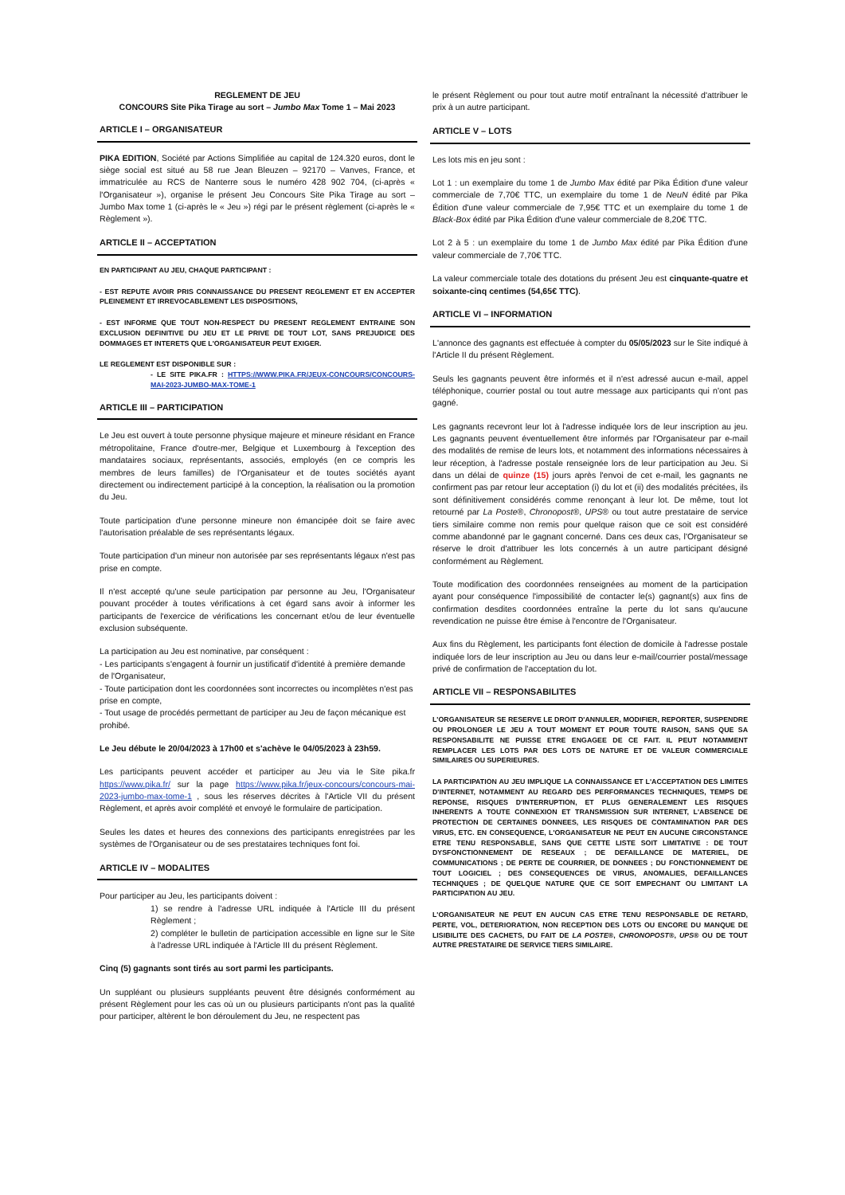REGLEMENT DE JEU
CONCOURS Site Pika Tirage au sort – Jumbo Max Tome 1 – Mai 2023
ARTICLE I – ORGANISATEUR
PIKA EDITION, Société par Actions Simplifiée au capital de 124.320 euros, dont le siège social est situé au 58 rue Jean Bleuzen – 92170 – Vanves, France, et immatriculée au RCS de Nanterre sous le numéro 428 902 704, (ci-après « l'Organisateur »), organise le présent Jeu Concours Site Pika Tirage au sort – Jumbo Max tome 1 (ci-après le « Jeu ») régi par le présent règlement (ci-après le « Règlement »).
ARTICLE II – ACCEPTATION
EN PARTICIPANT AU JEU, CHAQUE PARTICIPANT :
- EST REPUTE AVOIR PRIS CONNAISSANCE DU PRESENT REGLEMENT ET EN ACCEPTER PLEINEMENT ET IRREVOCABLEMENT LES DISPOSITIONS,
- EST INFORME QUE TOUT NON-RESPECT DU PRESENT REGLEMENT ENTRAINE SON EXCLUSION DEFINITIVE DU JEU ET LE PRIVE DE TOUT LOT, SANS PREJUDICE DES DOMMAGES ET INTERETS QUE L'ORGANISATEUR PEUT EXIGER.
LE REGLEMENT EST DISPONIBLE SUR :
- LE SITE PIKA.FR : HTTPS://WWW.PIKA.FR/JEUX-CONCOURS/CONCOURS-MAI-2023-JUMBO-MAX-TOME-1
ARTICLE III – PARTICIPATION
Le Jeu est ouvert à toute personne physique majeure et mineure résidant en France métropolitaine, France d'outre-mer, Belgique et Luxembourg à l'exception des mandataires sociaux, représentants, associés, employés (en ce compris les membres de leurs familles) de l'Organisateur et de toutes sociétés ayant directement ou indirectement participé à la conception, la réalisation ou la promotion du Jeu.
Toute participation d'une personne mineure non émancipée doit se faire avec l'autorisation préalable de ses représentants légaux.
Toute participation d'un mineur non autorisée par ses représentants légaux n'est pas prise en compte.
Il n'est accepté qu'une seule participation par personne au Jeu, l'Organisateur pouvant procéder à toutes vérifications à cet égard sans avoir à informer les participants de l'exercice de vérifications les concernant et/ou de leur éventuelle exclusion subséquente.
La participation au Jeu est nominative, par conséquent :
- Les participants s'engagent à fournir un justificatif d'identité à première demande de l'Organisateur,
- Toute participation dont les coordonnées sont incorrectes ou incomplètes n'est pas prise en compte,
- Tout usage de procédés permettant de participer au Jeu de façon mécanique est prohibé.
Le Jeu débute le 20/04/2023 à 17h00 et s'achève le 04/05/2023 à 23h59.
Les participants peuvent accéder et participer au Jeu via le Site pika.fr https://www.pika.fr/ sur la page https://www.pika.fr/jeux-concours/concours-mai-2023-jumbo-max-tome-1 , sous les réserves décrites à l'Article VII du présent Règlement, et après avoir complété et envoyé le formulaire de participation.
Seules les dates et heures des connexions des participants enregistrées par les systèmes de l'Organisateur ou de ses prestataires techniques font foi.
ARTICLE IV – MODALITES
Pour participer au Jeu, les participants doivent :
1) se rendre à l'adresse URL indiquée à l'Article III du présent Règlement ;
2) compléter le bulletin de participation accessible en ligne sur le Site à l'adresse URL indiquée à l'Article III du présent Règlement.
Cinq (5) gagnants sont tirés au sort parmi les participants.
Un suppléant ou plusieurs suppléants peuvent être désignés conformément au présent Règlement pour les cas où un ou plusieurs participants n'ont pas la qualité pour participer, altèrent le bon déroulement du Jeu, ne respectent pas
le présent Règlement ou pour tout autre motif entraînant la nécessité d'attribuer le prix à un autre participant.
ARTICLE V – LOTS
Les lots mis en jeu sont :
Lot 1 : un exemplaire du tome 1 de Jumbo Max édité par Pika Édition d'une valeur commerciale de 7,70€ TTC, un exemplaire du tome 1 de NeuN édité par Pika Édition d'une valeur commerciale de 7,95€ TTC et un exemplaire du tome 1 de Black-Box édité par Pika Édition d'une valeur commerciale de 8,20€ TTC.
Lot 2 à 5 : un exemplaire du tome 1 de Jumbo Max édité par Pika Édition d'une valeur commerciale de 7,70€ TTC.
La valeur commerciale totale des dotations du présent Jeu est cinquante-quatre et soixante-cinq centimes (54,65€ TTC).
ARTICLE VI – INFORMATION
L'annonce des gagnants est effectuée à compter du 05/05/2023 sur le Site indiqué à l'Article II du présent Règlement.
Seuls les gagnants peuvent être informés et il n'est adressé aucun e-mail, appel téléphonique, courrier postal ou tout autre message aux participants qui n'ont pas gagné.
Les gagnants recevront leur lot à l'adresse indiquée lors de leur inscription au jeu. Les gagnants peuvent éventuellement être informés par l'Organisateur par e-mail des modalités de remise de leurs lots, et notamment des informations nécessaires à leur réception, à l'adresse postale renseignée lors de leur participation au Jeu. Si dans un délai de quinze (15) jours après l'envoi de cet e-mail, les gagnants ne confirment pas par retour leur acceptation (i) du lot et (ii) des modalités précitées, ils sont définitivement considérés comme renonçant à leur lot. De même, tout lot retourné par La Poste®, Chronopost®, UPS® ou tout autre prestataire de service tiers similaire comme non remis pour quelque raison que ce soit est considéré comme abandonné par le gagnant concerné. Dans ces deux cas, l'Organisateur se réserve le droit d'attribuer les lots concernés à un autre participant désigné conformément au Règlement.
Toute modification des coordonnées renseignées au moment de la participation ayant pour conséquence l'impossibilité de contacter le(s) gagnant(s) aux fins de confirmation desdites coordonnées entraîne la perte du lot sans qu'aucune revendication ne puisse être émise à l'encontre de l'Organisateur.
Aux fins du Règlement, les participants font élection de domicile à l'adresse postale indiquée lors de leur inscription au Jeu ou dans leur e-mail/courrier postal/message privé de confirmation de l'acceptation du lot.
ARTICLE VII – RESPONSABILITES
L'ORGANISATEUR SE RESERVE LE DROIT D'ANNULER, MODIFIER, REPORTER, SUSPENDRE OU PROLONGER LE JEU A TOUT MOMENT ET POUR TOUTE RAISON, SANS QUE SA RESPONSABILITE NE PUISSE ETRE ENGAGEE DE CE FAIT. IL PEUT NOTAMMENT REMPLACER LES LOTS PAR DES LOTS DE NATURE ET DE VALEUR COMMERCIALE SIMILAIRES OU SUPERIEURES.
LA PARTICIPATION AU JEU IMPLIQUE LA CONNAISSANCE ET L'ACCEPTATION DES LIMITES D'INTERNET, NOTAMMENT AU REGARD DES PERFORMANCES TECHNIQUES, TEMPS DE REPONSE, RISQUES D'INTERRUPTION, ET PLUS GENERALEMENT LES RISQUES INHERENTS A TOUTE CONNEXION ET TRANSMISSION SUR INTERNET, L'ABSENCE DE PROTECTION DE CERTAINES DONNEES, LES RISQUES DE CONTAMINATION PAR DES VIRUS, ETC. EN CONSEQUENCE, L'ORGANISATEUR NE PEUT EN AUCUNE CIRCONSTANCE ETRE TENU RESPONSABLE, SANS QUE CETTE LISTE SOIT LIMITATIVE : DE TOUT DYSFONCTIONNEMENT DE RESEAUX ; DE DEFAILLANCE DE MATERIEL, DE COMMUNICATIONS ; DE PERTE DE COURRIER, DE DONNEES ; DU FONCTIONNEMENT DE TOUT LOGICIEL ; DES CONSEQUENCES DE VIRUS, ANOMALIES, DEFAILLANCES TECHNIQUES ; DE QUELQUE NATURE QUE CE SOIT EMPECHANT OU LIMITANT LA PARTICIPATION AU JEU.
L'ORGANISATEUR NE PEUT EN AUCUN CAS ETRE TENU RESPONSABLE DE RETARD, PERTE, VOL, DETERIORATION, NON RECEPTION DES LOTS OU ENCORE DU MANQUE DE LISIBILITE DES CACHETS, DU FAIT DE LA POSTE®, CHRONOPOST®, UPS® OU DE TOUT AUTRE PRESTATAIRE DE SERVICE TIERS SIMILAIRE.